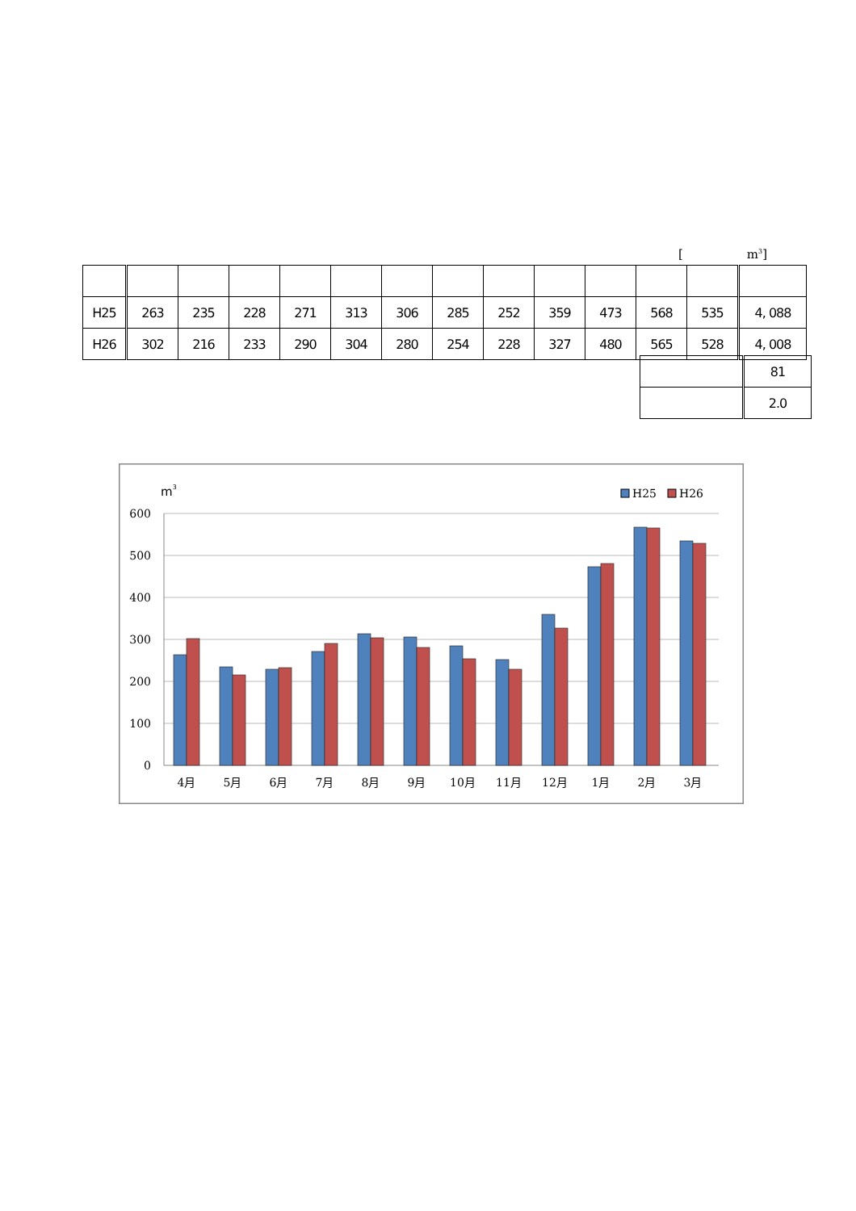[m<sup>3</sup>]
| H25 | 263 | 235 | 228 | 271 | 313 | 306 | 285 | 252 | 359 | 473 | 568 | 535 | 4, 088 |
| H26 | 302 | 216 | 233 | 290 | 304 | 280 | 254 | 228 | 327 | 480 | 565 | 528 | 4, 008 |
| | 81 |
| | 2.0 |
m3
H25
H26
600
500
400
300
200
100
0
4月
5月
6月
7月
8月
9月
10月
11月
12月
1月
2月
3月